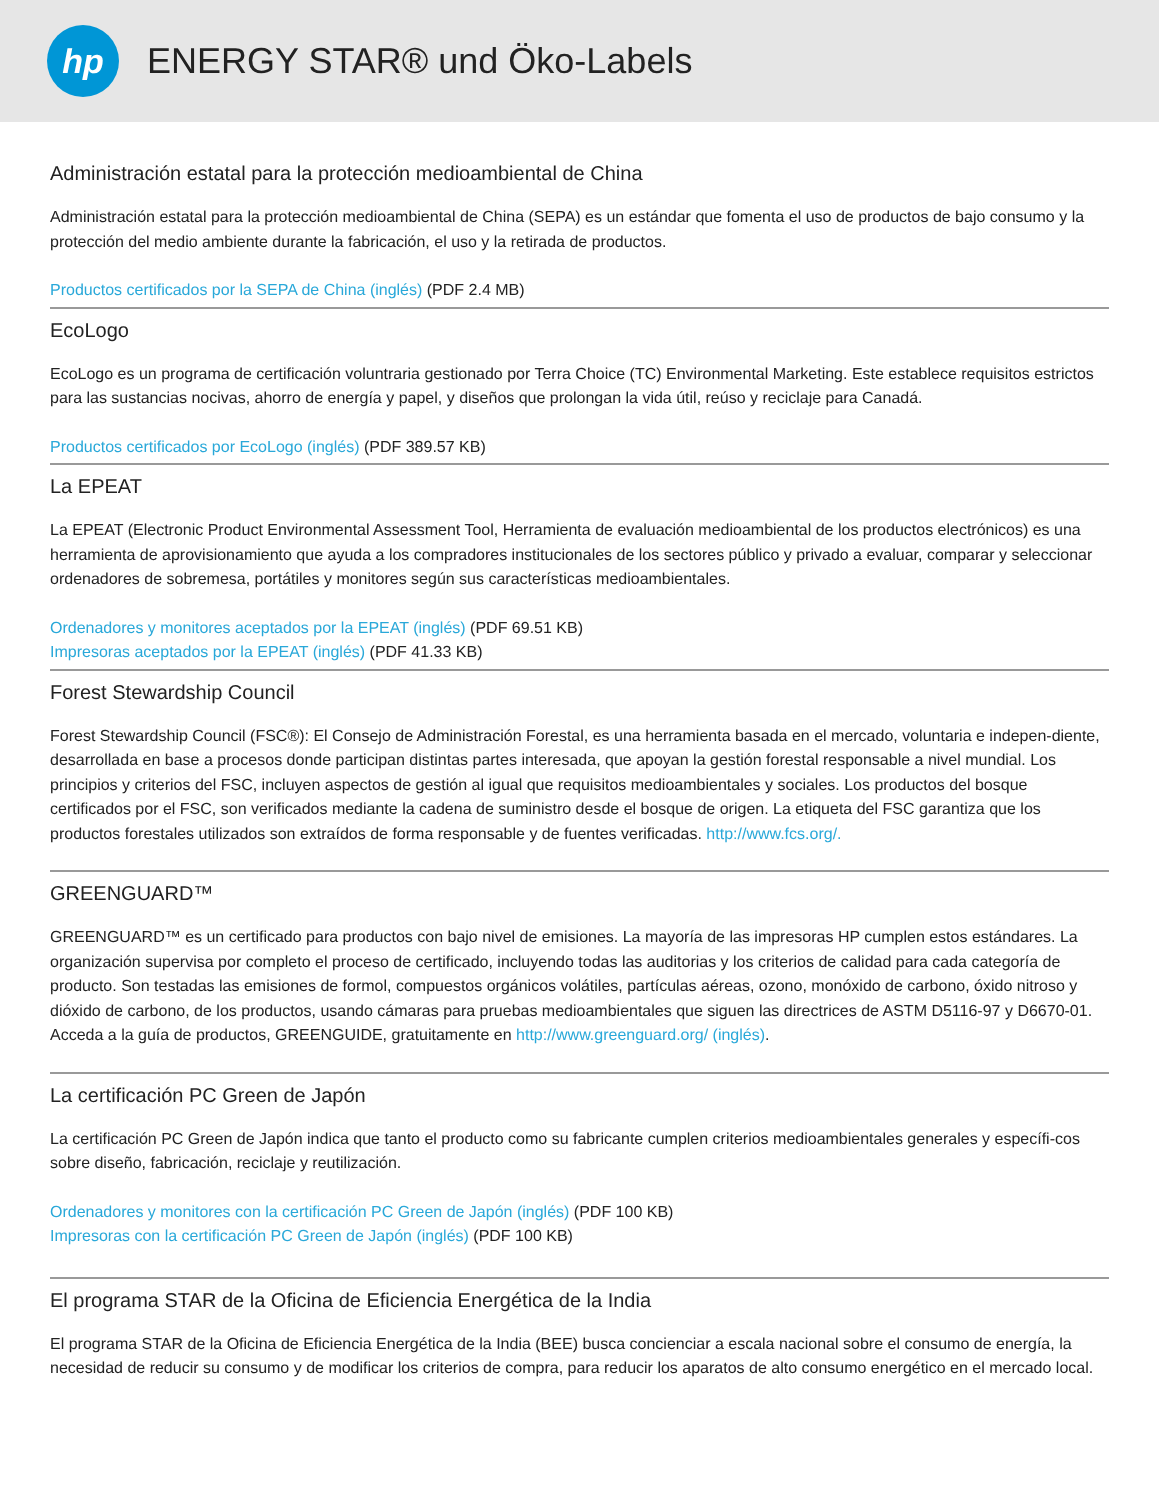hp
ENERGY STAR® und Öko-Labels
Administración estatal para la protección medioambiental de China
Administración estatal para la protección medioambiental de China (SEPA) es un estándar que fomenta el uso de productos de bajo consumo y la protección del medio ambiente durante la fabricación, el uso y la retirada de productos.
Productos certificados por la SEPA de China (inglés) (PDF 2.4 MB)
EcoLogo
EcoLogo es un programa de certificación voluntraria gestionado por Terra Choice (TC) Environmental Marketing. Este establece requisitos estrictos para las sustancias nocivas, ahorro de energía y papel, y diseños que prolongan la vida útil, reúso y reciclaje para Canadá.
Productos certificados por EcoLogo (inglés) (PDF 389.57 KB)
La EPEAT
La EPEAT (Electronic Product Environmental Assessment Tool, Herramienta de evaluación medioambiental de los productos electrónicos) es una herramienta de aprovisionamiento que ayuda a los compradores institucionales de los sectores público y privado a evaluar, comparar y seleccionar ordenadores de sobremesa, portátiles y monitores según sus características medioambientales.
Ordenadores y monitores aceptados por la EPEAT (inglés) (PDF 69.51 KB)
Impresoras aceptados por la EPEAT (inglés) (PDF 41.33 KB)
Forest Stewardship Council
Forest Stewardship Council (FSC®): El Consejo de Administración Forestal, es una herramienta basada en el mercado, voluntaria e indepen-diente, desarrollada en base a procesos donde participan distintas partes interesada, que apoyan la gestión forestal responsable a nivel mundial. Los principios y criterios del FSC, incluyen aspectos de gestión al igual que requisitos medioambientales y sociales. Los productos del bosque certificados por el FSC, son verificados mediante la cadena de suministro desde el bosque de origen. La etiqueta del FSC garantiza que los productos forestales utilizados son extraídos de forma responsable y de fuentes verificadas. http://www.fcs.org/.
GREENGUARD™
GREENGUARD™ es un certificado para productos con bajo nivel de emisiones. La mayoría de las impresoras HP cumplen estos estándares. La organización supervisa por completo el proceso de certificado, incluyendo todas las auditorias y los criterios de calidad para cada categoría de producto. Son testadas las emisiones de formol, compuestos orgánicos volátiles, partículas aéreas, ozono, monóxido de carbono, óxido nitroso y dióxido de carbono, de los productos, usando cámaras para pruebas medioambientales que siguen las directrices de ASTM D5116-97 y D6670-01. Acceda a la guía de productos, GREENGUIDE, gratuitamente en http://www.greenguard.org/ (inglés).
La certificación PC Green de Japón
La certificación PC Green de Japón indica que tanto el producto como su fabricante cumplen criterios medioambientales generales y específi-cos sobre diseño, fabricación, reciclaje y reutilización.
Ordenadores y monitores con la certificación PC Green de Japón (inglés) (PDF 100 KB)
Impresoras con la certificación PC Green de Japón (inglés) (PDF 100 KB)
El programa STAR de la Oficina de Eficiencia Energética de la India
El programa STAR de la Oficina de Eficiencia Energética de la India (BEE) busca concienciar a escala nacional sobre el consumo de energía, la necesidad de reducir su consumo y de modificar los criterios de compra, para reducir los aparatos de alto consumo energético en el mercado local.